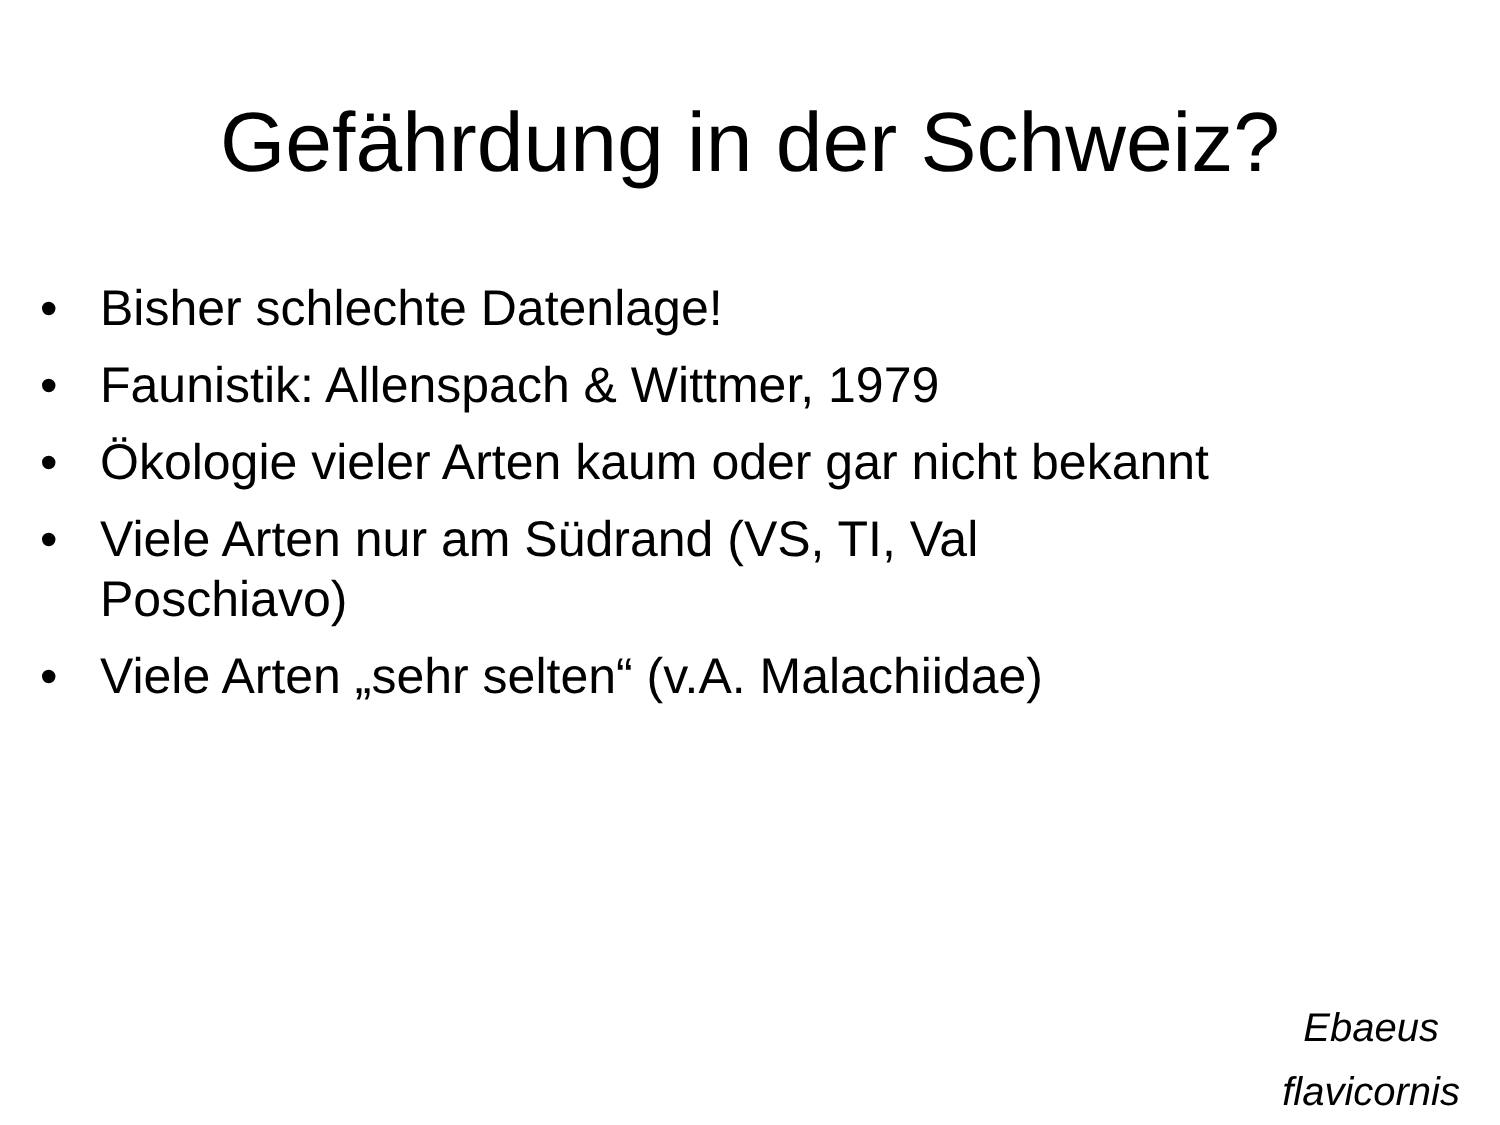Gefährdung in der Schweiz?
• Bisher schlechte Datenlage!
• Faunistik: Allenspach & Wittmer, 1979
• Ökologie vieler Arten kaum oder gar nicht bekannt
• Viele Arten nur am Südrand (VS, TI, Val Poschiavo)
• Viele Arten „sehr selten“ (v.A. Malachiidae)
Ebaeus
flavicornis